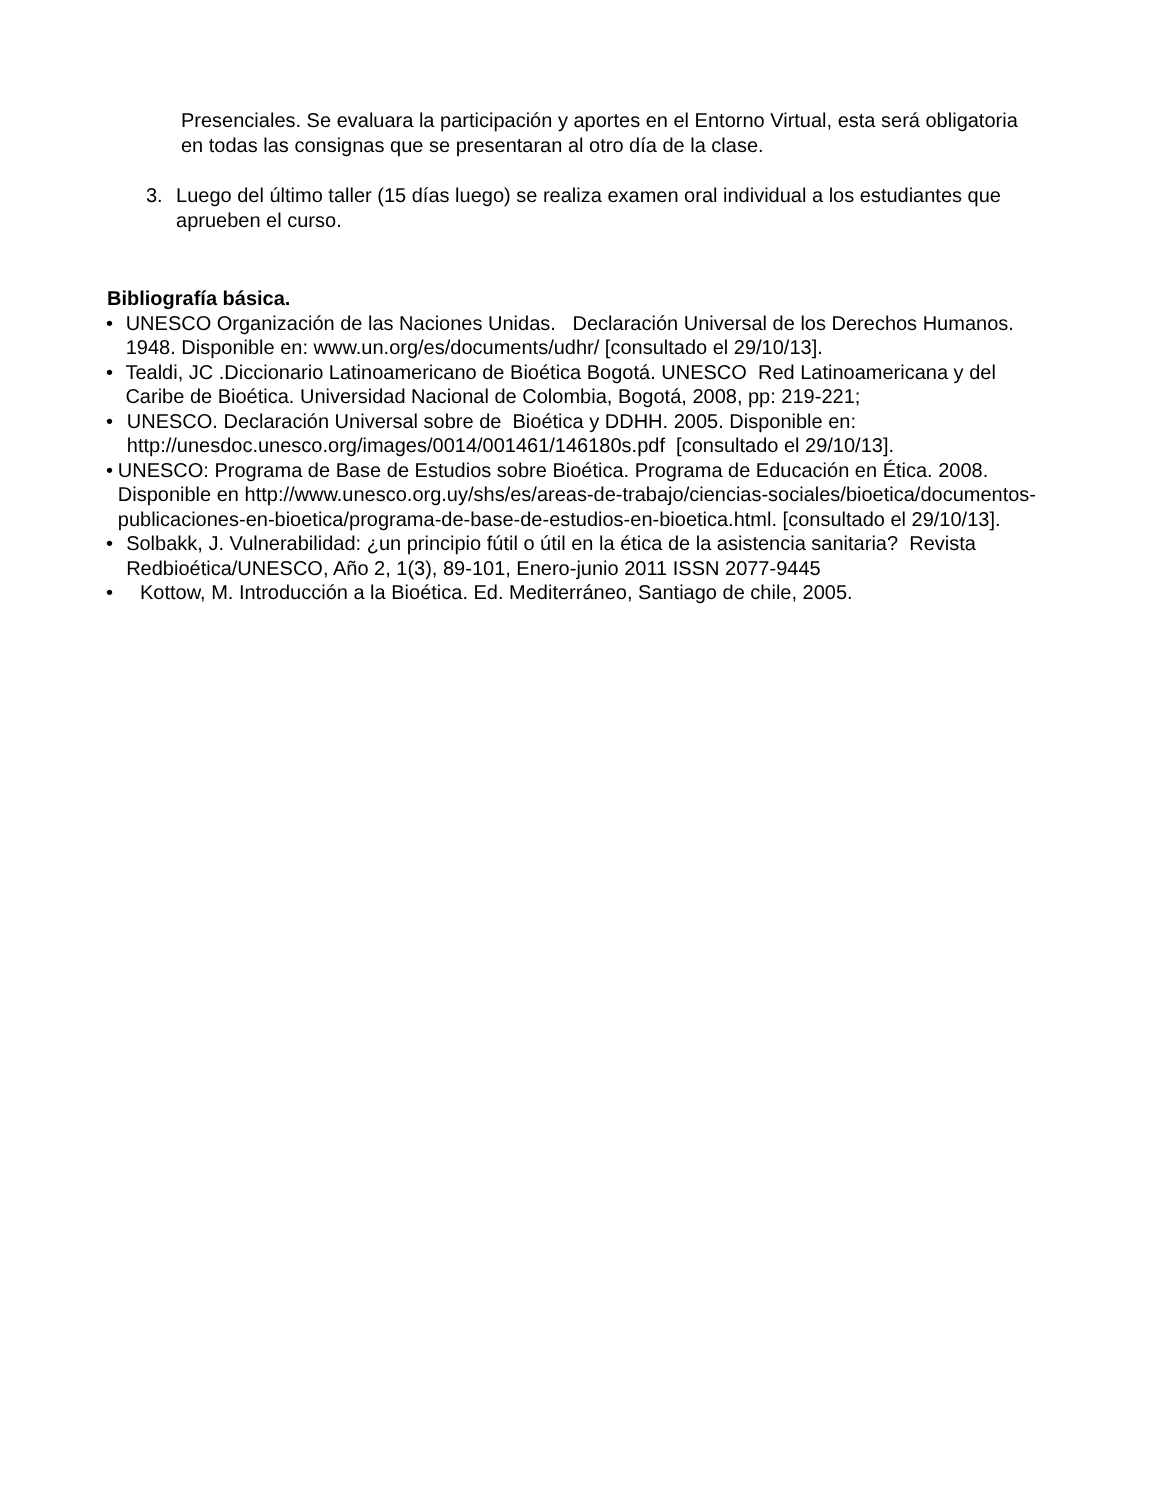Presenciales. Se evaluara la participación y aportes en el Entorno Virtual, esta será obligatoria en todas las consignas que se presentaran al otro día de la clase.
3. Luego del último taller (15 días luego) se realiza examen oral individual a los estudiantes que aprueben el curso.
Bibliografía básica.
• UNESCO Organización de las Naciones Unidas. Declaración Universal de los Derechos Humanos. 1948. Disponible en: www.un.org/es/documents/udhr/ [consultado el 29/10/13].
• Tealdi, JC .Diccionario Latinoamericano de Bioética Bogotá. UNESCO Red Latinoamericana y del Caribe de Bioética. Universidad Nacional de Colombia, Bogotá, 2008, pp: 219-221;
• UNESCO. Declaración Universal sobre de Bioética y DDHH. 2005. Disponible en: http://unesdoc.unesco.org/images/0014/001461/146180s.pdf [consultado el 29/10/13].
• UNESCO: Programa de Base de Estudios sobre Bioética. Programa de Educación en Ética. 2008. Disponible en http://www.unesco.org.uy/shs/es/areas-de-trabajo/ciencias-sociales/bioetica/documentos-publicaciones-en-bioetica/programa-de-base-de-estudios-en-bioetica.html. [consultado el 29/10/13].
• Solbakk, J. Vulnerabilidad: ¿un principio fútil o útil en la ética de la asistencia sanitaria? Revista Redbioética/UNESCO, Año 2, 1(3), 89-101, Enero-junio 2011 ISSN 2077-9445
• Kottow, M. Introducción a la Bioética. Ed. Mediterráneo, Santiago de chile, 2005.